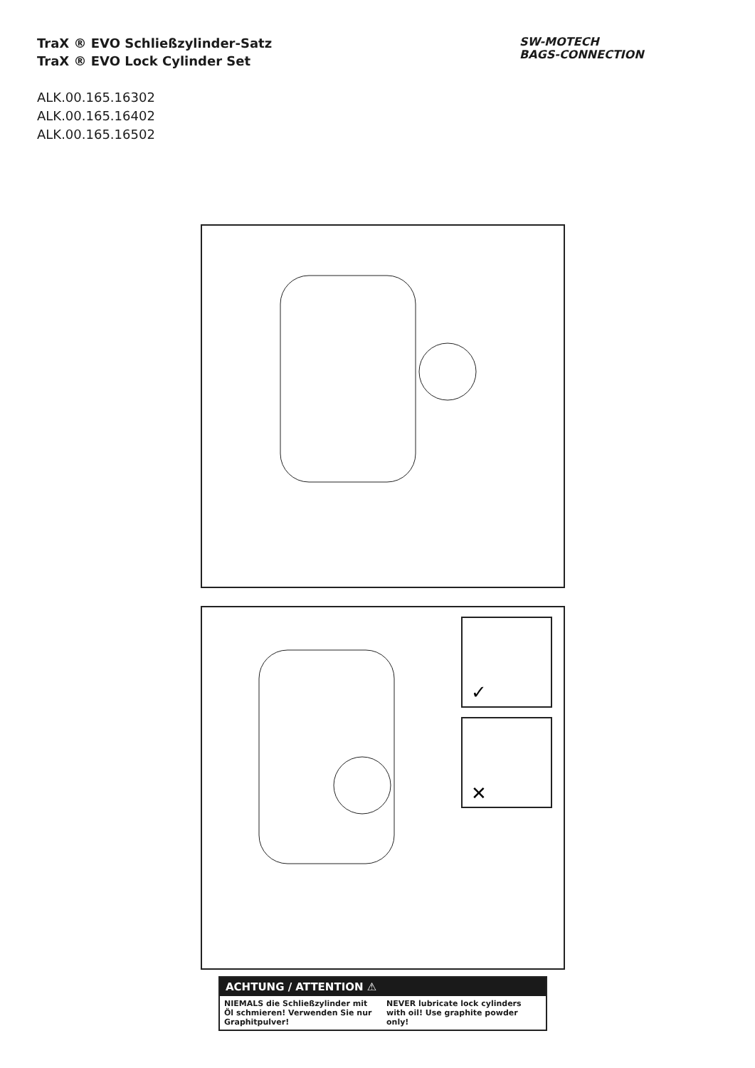TraX ® EVO Schließzylinder-Satz
TraX ® EVO Lock Cylinder Set
ALK.00.165.16302
ALK.00.165.16402
ALK.00.165.16502
SW-MOTECH
BAGS-CONNECTION
✓
✕
ACHTUNG / ATTENTION ⚠
NIEMALS die Schließzylinder mit Öl schmieren! Verwenden Sie nur Graphitpulver!
NEVER lubricate lock cylinders with oil! Use graphite powder only!